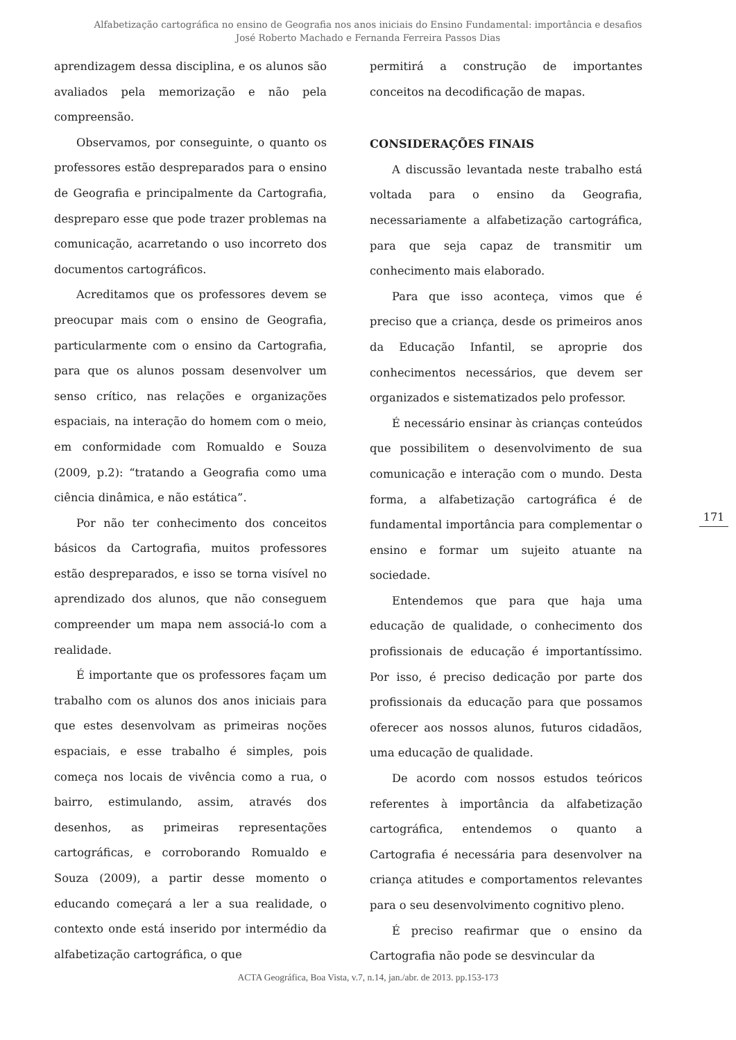Alfabetização cartográfica no ensino de Geografia nos anos iniciais do Ensino Fundamental: importância e desafios
José Roberto Machado e Fernanda Ferreira Passos Dias
aprendizagem dessa disciplina, e os alunos são avaliados pela memorização e não pela compreensão.
Observamos, por conseguinte, o quanto os professores estão despreparados para o ensino de Geografia e principalmente da Cartografia, despreparo esse que pode trazer problemas na comunicação, acarretando o uso incorreto dos documentos cartográficos.
Acreditamos que os professores devem se preocupar mais com o ensino de Geografia, particularmente com o ensino da Cartografia, para que os alunos possam desenvolver um senso crítico, nas relações e organizações espaciais, na interação do homem com o meio, em conformidade com Romualdo e Souza (2009, p.2): “tratando a Geografia como uma ciência dinâmica, e não estática”.
Por não ter conhecimento dos conceitos básicos da Cartografia, muitos professores estão despreparados, e isso se torna visível no aprendizado dos alunos, que não conseguem compreender um mapa nem associá-lo com a realidade.
É importante que os professores façam um trabalho com os alunos dos anos iniciais para que estes desenvolvam as primeiras noções espaciais, e esse trabalho é simples, pois começa nos locais de vivência como a rua, o bairro, estimulando, assim, através dos desenhos, as primeiras representações cartográficas, e corroborando Romualdo e Souza (2009), a partir desse momento o educando começará a ler a sua realidade, o contexto onde está inserido por intermédio da alfabetização cartográfica, o que
permitirá a construção de importantes conceitos na decodificação de mapas.
CONSIDERAÇÕES FINAIS
A discussão levantada neste trabalho está voltada para o ensino da Geografia, necessariamente a alfabetização cartográfica, para que seja capaz de transmitir um conhecimento mais elaborado.
Para que isso aconteça, vimos que é preciso que a criança, desde os primeiros anos da Educação Infantil, se aproprie dos conhecimentos necessários, que devem ser organizados e sistematizados pelo professor.
É necessário ensinar às crianças conteúdos que possibilitem o desenvolvimento de sua comunicação e interação com o mundo. Desta forma, a alfabetização cartográfica é de fundamental importância para complementar o ensino e formar um sujeito atuante na sociedade.
Entendemos que para que haja uma educação de qualidade, o conhecimento dos profissionais de educação é importantíssimo. Por isso, é preciso dedicação por parte dos profissionais da educação para que possamos oferecer aos nossos alunos, futuros cidadãos, uma educação de qualidade.
De acordo com nossos estudos teóricos referentes à importância da alfabetização cartográfica, entendemos o quanto a Cartografia é necessária para desenvolver na criança atitudes e comportamentos relevantes para o seu desenvolvimento cognitivo pleno.
É preciso reafirmar que o ensino da Cartografia não pode se desvincular da
171
ACTA Geográfica, Boa Vista, v.7, n.14, jan./abr. de 2013. pp.153-173